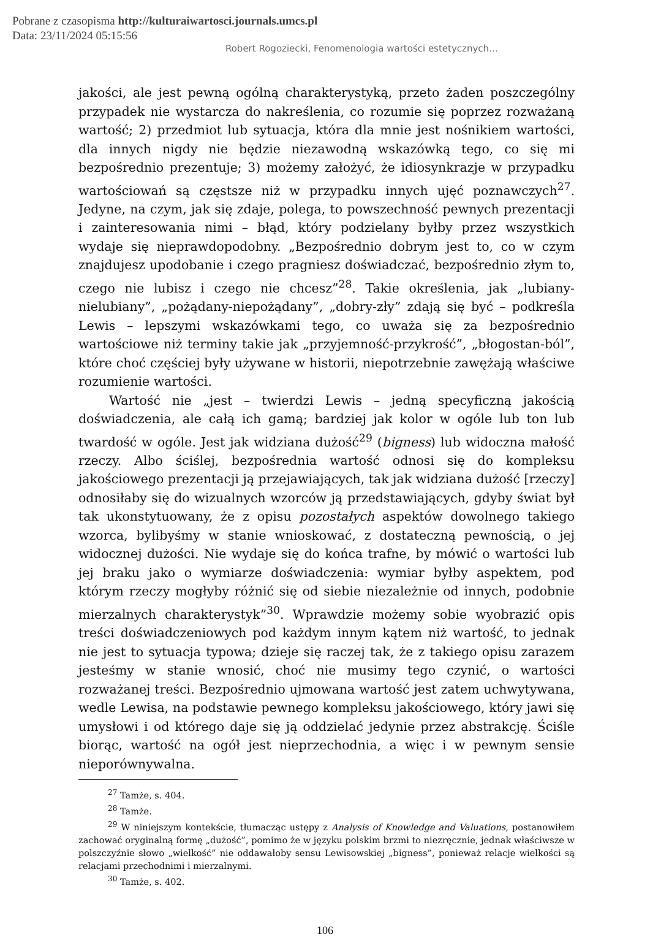Pobrane z czasopisma http://kulturaiwartosci.journals.umcs.pl
Data: 23/11/2024 05:15:56
Robert Rogoziecki, Fenomenologia wartości estetycznych…
jakości, ale jest pewną ogólną charakterystyką, przeto żaden poszczególny przypadek nie wystarcza do nakreślenia, co rozumie się poprzez rozważaną wartość; 2) przedmiot lub sytuacja, która dla mnie jest nośnikiem wartości, dla innych nigdy nie będzie niezawodną wskazówką tego, co się mi bezpośrednio prezentuje; 3) możemy założyć, że idiosynkrazje w przypadku wartościowań są częstsze niż w przypadku innych ujęć poznawczych<sup>27</sup>. Jedyne, na czym, jak się zdaje, polega, to powszechność pewnych prezentacji i zainteresowania nimi – błąd, który podzielany byłby przez wszystkich wydaje się nieprawdopodobny. „Bezpośrednio dobrym jest to, co w czym znajdujesz upodobanie i czego pragniesz doświadczać, bezpośrednio złym to, czego nie lubisz i czego nie chcesz”<sup>28</sup>. Takie określenia, jak „lubiany-nielubiany”, „pożądany-niepożądany”, „dobry-zły” zdają się być – podkreśla Lewis – lepszymi wskazówkami tego, co uważa się za bezpośrednio wartościowe niż terminy takie jak „przyjemność-przykrość”, „błogostan-ból”, które choć częściej były używane w historii, niepotrzebnie zawężają właściwe rozumienie wartości.
Wartość nie „jest – twierdzi Lewis – jedną specyficzną jakością doświadczenia, ale całą ich gamą; bardziej jak kolor w ogóle lub ton lub twardość w ogóle. Jest jak widziana dużość<sup>29</sup> (bigness) lub widoczna małość rzeczy. Albo ściślej, bezpośrednia wartość odnosi się do kompleksu jakościowego prezentacji ją przejawiających, tak jak widziana dużość [rzeczy] odnosiłaby się do wizualnych wzorców ją przedstawiających, gdyby świat był tak ukonstytuowany, że z opisu pozostałych aspektów dowolnego takiego wzorca, bylibyśmy w stanie wnioskować, z dostateczną pewnością, o jej widocznej dużości. Nie wydaje się do końca trafne, by mówić o wartości lub jej braku jako o wymiarze doświadczenia: wymiar byłby aspektem, pod którym rzeczy mogłyby różnić się od siebie niezależnie od innych, podobnie mierzalnych charakterystyk”<sup>30</sup>. Wprawdzie możemy sobie wyobrazić opis treści doświadczeniowych pod każdym innym kątem niż wartość, to jednak nie jest to sytuacja typowa; dzieje się raczej tak, że z takiego opisu zarazem jesteśmy w stanie wnosić, choć nie musimy tego czynić, o wartości rozważanej treści. Bezpośrednio ujmowana wartość jest zatem uchwytywana, wedle Lewisa, na podstawie pewnego kompleksu jakościowego, który jawi się umysłowi i od którego daje się ją oddzielać jedynie przez abstrakcję. Ściśle biorąc, wartość na ogół jest nieprzechodnia, a więc i w pewnym sensie nieporównywalna.
<sup>27</sup> Tamże, s. 404.
<sup>28</sup> Tamże.
<sup>29</sup> W niniejszym kontekście, tłumacząc ustępy z Analysis of Knowledge and Valuations, postanowiłem zachować oryginalną formę „dużość”, pomimo że w języku polskim brzmi to niezręcznie, jednak właściwsze w polszczyźnie słowo „wielkość” nie oddawałoby sensu Lewisowskiej „bigness”, ponieważ relacje wielkości są relacjami przechodnimi i mierzalnymi.
<sup>30</sup> Tamże, s. 402.
106